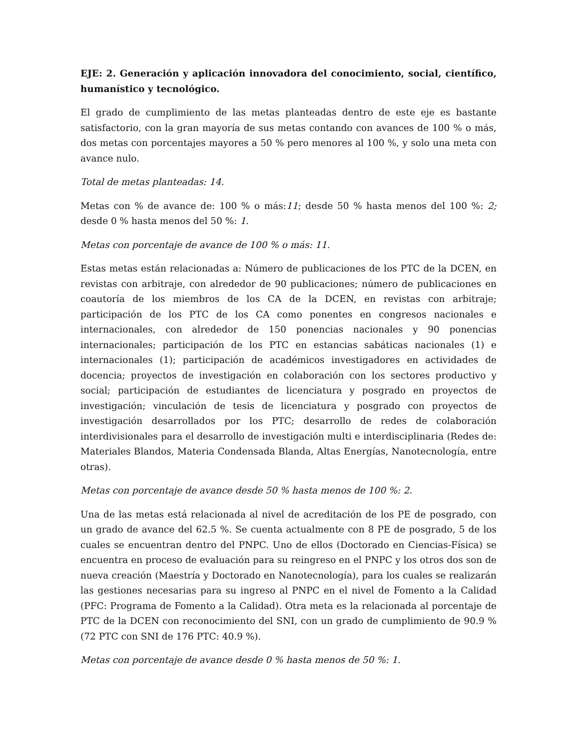EJE: 2. Generación y aplicación innovadora del conocimiento, social, científico, humanístico y tecnológico.
El grado de cumplimiento de las metas planteadas dentro de este eje es bastante satisfactorio, con la gran mayoría de sus metas contando con avances de 100 % o más, dos metas con porcentajes mayores a 50 % pero menores al 100 %, y solo una meta con avance nulo.
Total de metas planteadas: 14.
Metas con % de avance de: 100 % o más:11; desde 50 % hasta menos del 100 %: 2; desde 0 % hasta menos del 50 %: 1.
Metas con porcentaje de avance de 100 % o más: 11.
Estas metas están relacionadas a: Número de publicaciones de los PTC de la DCEN, en revistas con arbitraje, con alrededor de 90 publicaciones; número de publicaciones en coautoría de los miembros de los CA de la DCEN, en revistas con arbitraje; participación de los PTC de los CA como ponentes en congresos nacionales e internacionales, con alrededor de 150 ponencias nacionales y 90 ponencias internacionales; participación de los PTC en estancias sabáticas nacionales (1) e internacionales (1); participación de académicos investigadores en actividades de docencia; proyectos de investigación en colaboración con los sectores productivo y social; participación de estudiantes de licenciatura y posgrado en proyectos de investigación; vinculación de tesis de licenciatura y posgrado con proyectos de investigación desarrollados por los PTC; desarrollo de redes de colaboración interdivisionales para el desarrollo de investigación multi e interdisciplinaria (Redes de: Materiales Blandos, Materia Condensada Blanda, Altas Energías, Nanotecnología, entre otras).
Metas con porcentaje de avance desde 50 % hasta menos de 100 %: 2.
Una de las metas está relacionada al nivel de acreditación de los PE de posgrado, con un grado de avance del 62.5 %. Se cuenta actualmente con 8 PE de posgrado, 5 de los cuales se encuentran dentro del PNPC. Uno de ellos (Doctorado en Ciencias-Física) se encuentra en proceso de evaluación para su reingreso en el PNPC y los otros dos son de nueva creación (Maestría y Doctorado en Nanotecnología), para los cuales se realizarán las gestiones necesarias para su ingreso al PNPC en el nivel de Fomento a la Calidad (PFC: Programa de Fomento a la Calidad). Otra meta es la relacionada al porcentaje de PTC de la DCEN con reconocimiento del SNI, con un grado de cumplimiento de 90.9 % (72 PTC con SNI de 176 PTC: 40.9 %).
Metas con porcentaje de avance desde 0 % hasta menos de 50 %: 1.